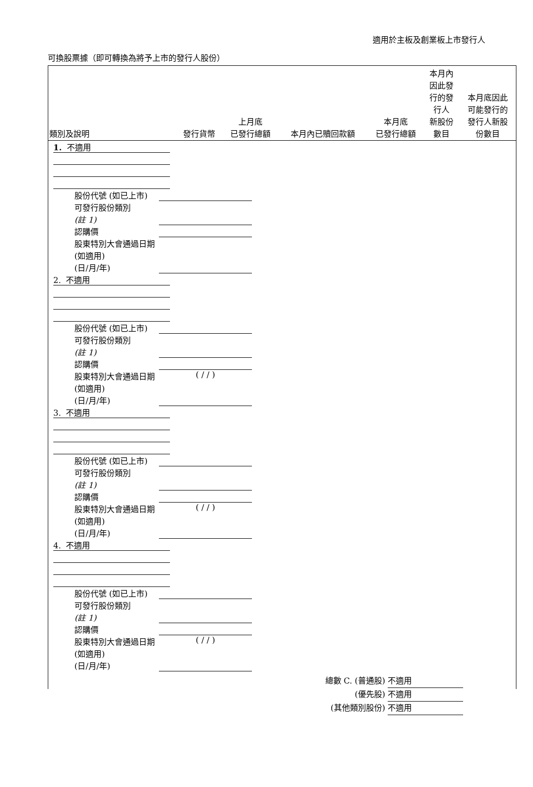適用於主板及創業板上市發行人
可換股票據（即可轉換為將予上市的發行人股份）
| 類別及說明 | 發行貨幣 | 上月底 已發行總額 | 本月內已贖回款額 | 本月底 已發行總額 | 本月內 因此發 行的發 行人 新股份 數目 | 本月底因此 可能發行的 發行人新股 份數目 |
| --- | --- | --- | --- | --- | --- | --- |
1. 不適用
股份代號 (如已上市)
可發行股份類別
(註 1)
認購價
股東特別大會通過日期 (如適用)
(日/月/年)
2. 不適用
股份代號 (如已上市)
可發行股份類別
(註 1)
認購價
股東特別大會通過日期 (如適用)
(日/月/年)
( / / )
3. 不適用
股份代號 (如已上市)
可發行股份類別
(註 1)
認購價
股東特別大會通過日期 (如適用)
(日/月/年)
( / / )
4. 不適用
股份代號 (如已上市)
可發行股份類別
(註 1)
認購價
股東特別大會通過日期 (如適用)
(日/月/年)
( / / )
總數 C. (普通股) 不適用
(優先股) 不適用
(其他類別股份) 不適用